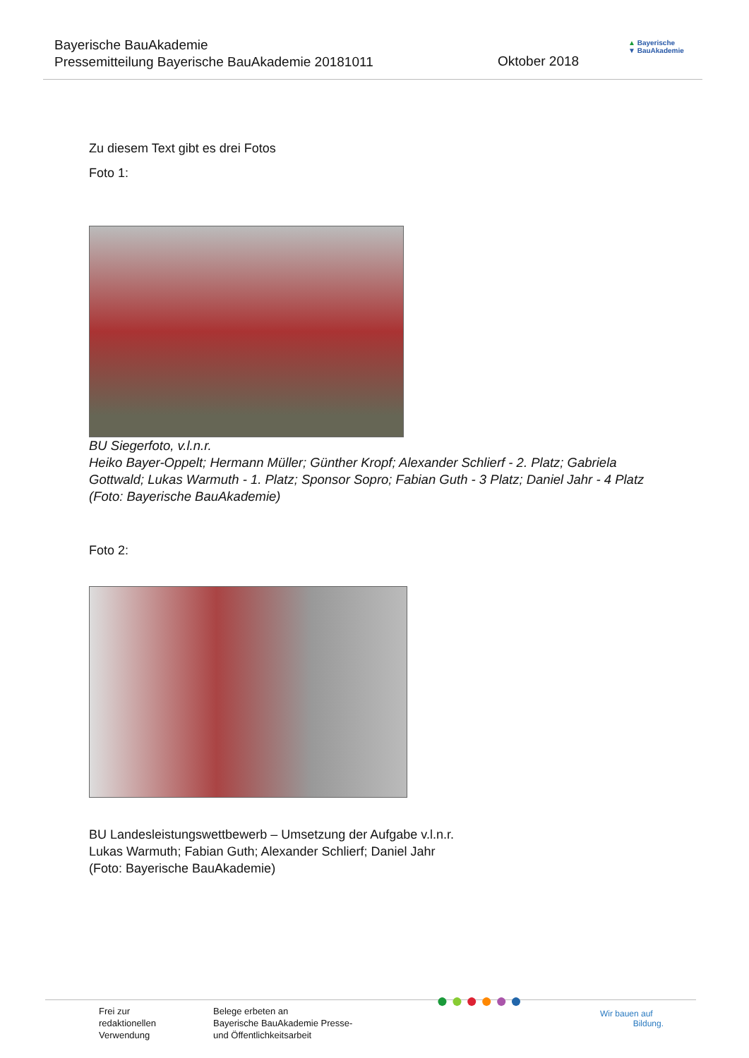Bayerische BauAkademie
Pressemitteilung Bayerische BauAkademie 20181011
Oktober 2018
▲ Bayerische
▼ BauAkademie
Zu diesem Text gibt es drei Fotos
Foto 1:
BU Siegerfoto, v.l.n.r.
Heiko Bayer-Oppelt; Hermann Müller; Günther Kropf; Alexander Schlierf - 2. Platz; Gabriela Gottwald; Lukas Warmuth - 1. Platz; Sponsor Sopro; Fabian Guth - 3 Platz; Daniel Jahr - 4 Platz (Foto: Bayerische BauAkademie)
Foto 2:
BU Landesleistungswettbewerb – Umsetzung der Aufgabe v.l.n.r.
Lukas Warmuth; Fabian Guth; Alexander Schlierf; Daniel Jahr
(Foto: Bayerische BauAkademie)
Frei zur
redaktionellen
Verwendung
Belege erbeten an
Bayerische BauAkademie Presse-
und Öffentlichkeitsarbeit
●●●●●●
Wir bauen auf
Bildung.